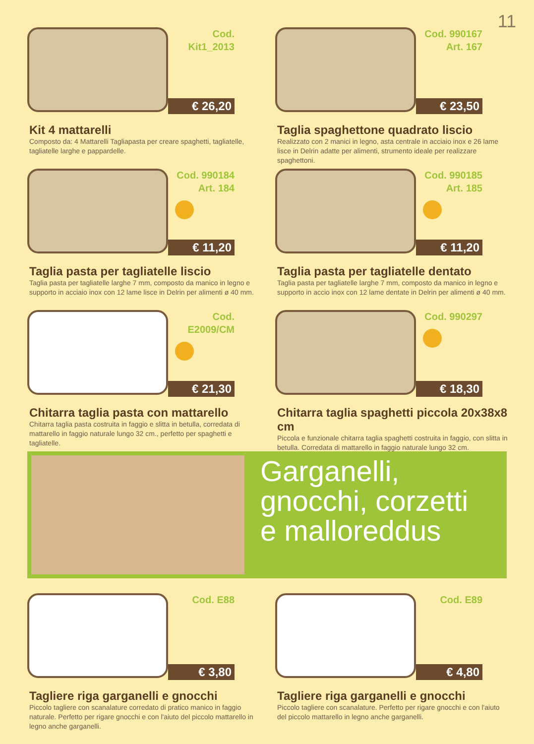11
Cod.
Kit1_2013
€ 26,20
Kit 4 mattarelli
Composto da: 4 Mattarelli Tagliapasta per creare spaghetti, tagliatelle, tagliatelle larghe e pappardelle.
Cod. 990167
Art. 167
€ 23,50
Taglia spaghettone quadrato liscio
Realizzato con 2 manici in legno, asta centrale in acciaio inox e 26 lame lisce in Delrin adatte per alimenti, strumento ideale per realizzare spaghettoni.
Cod. 990184
Art. 184
€ 11,20
Taglia pasta per tagliatelle liscio
Taglia pasta per tagliatelle larghe 7 mm, composto da manico in legno e supporto in acciaio inox con 12 lame lisce in Delrin per alimenti ø 40 mm.
Cod. 990185
Art. 185
€ 11,20
Taglia pasta per tagliatelle dentato
Taglia pasta per tagliatelle larghe 7 mm, composto da manico in legno e supporto in accio inox con 12 lame dentate in Delrin per alimenti ø 40 mm.
Cod.
E2009/CM
€ 21,30
Chitarra taglia pasta con mattarello
Chitarra taglia pasta costruita in faggio e slitta in betulla, corredata di mattarello in faggio naturale lungo 32 cm., perfetto per spaghetti e tagliatelle.
Cod. 990297
€ 18,30
Chitarra taglia spaghetti piccola 20x38x8 cm
Piccola e funzionale chitarra taglia spaghetti costruita in faggio, con slitta in betulla. Corredata di mattarello in faggio naturale lungo 32 cm.
Garganelli,
gnocchi, corzetti
e malloreddus
Cod. E88
€ 3,80
Tagliere riga garganelli e gnocchi
Piccolo tagliere con scanalature corredato di pratico manico in faggio naturale. Perfetto per rigare gnocchi e con l'aiuto del piccolo mattarello in legno anche garganelli.
Cod. E89
€ 4,80
Tagliere riga garganelli e gnocchi
Piccolo tagliere con scanalature. Perfetto per rigare gnocchi e con l'aiuto del piccolo mattarello in legno anche garganelli.